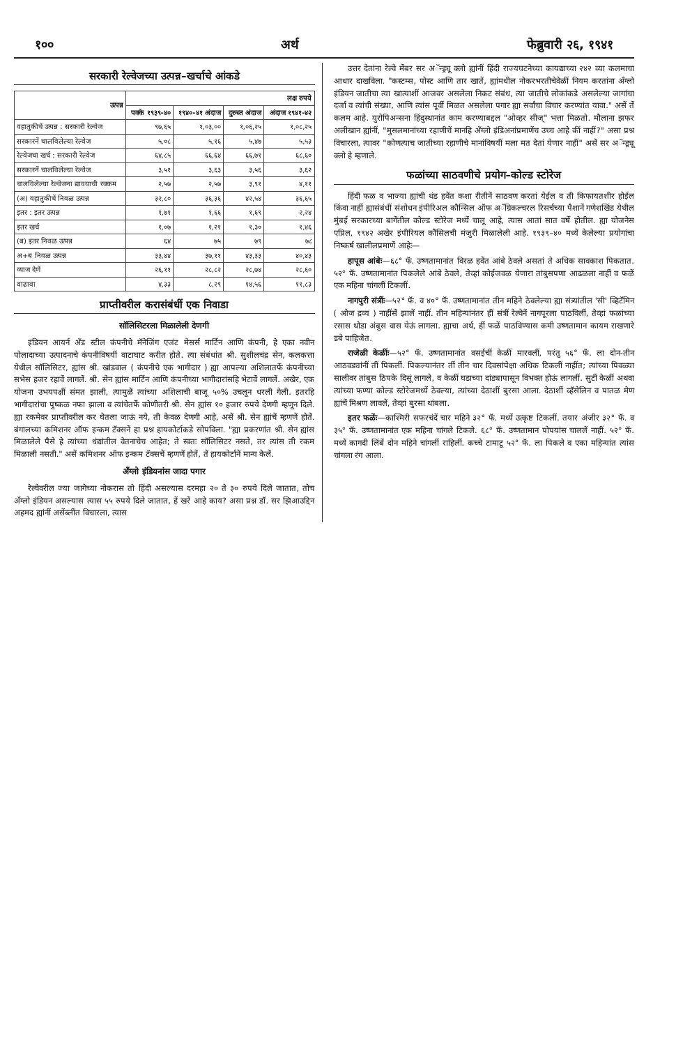१०० अर्थ फेब्रुवारी २६, १९४१
सरकारी रेल्वेजच्या उत्पन्न–खर्चाचे आंकडे
| उत्पन्न | लक्ष रुपये | | | |
| --- | --- | --- | --- | --- |
| | पक्के १९३९-४० | १९४०-४१ अंदाज | दुरुस्त अंदाज | अंदाज १९४१-४२ |
| वहातुकीचें उत्पन्न : सरकारी रेल्वेज | ९७,६५ | १,०३,०० | १,०६,२५ | १,०८,२५ |
| सरकारनें चालविलेल्या रेल्वेज | ५,०८ | ५,१६ | ५,४७ | ५,५३ |
| रेल्वेजचा खर्च : सरकारी रेल्वेज | ६४,८५ | ६६,६४ | ६६,७१ | ६८,६० |
| सरकारनें चालविलेल्या रेल्वेज | ३,५१ | ३,६३ | ३,५६ | ३,६२ |
| चालविलेल्या रेल्वेजना द्यावयाची रक्कम | २,५७ | २,५७ | ३,९१ | ४,११ |
| (अ) वहातुकीचें निवळ उत्पन्न | ३२,८० | ३६,३६ | ४२,५४ | ३६,६५ |
| इतर : इतर उत्पन्न | १,७१ | १,६६ | १,६९ | २,२४ |
| इतर खर्च | १,०७ | १,२१ | १,३० | १,४६ |
| (ब) इतर निवळ उत्पन्न | ६४ | ७५ | ७९ | ७८ |
| अ+ब निवळ उत्पन्न | ३३,४४ | ३७,११ | ४३,३३ | ४०,४३ |
| व्याज देणें | २६,११ | २८,८२ | २८,७४ | २८,६० |
| वाढावा | ४,३३ | ८,२९ | १४,५६ | ११,८३ |
प्राप्तीवरील करासंबंधीं एक निवाडा
सॉलिसिटरला मिळालेली देणगी
इंडियन आयर्न अँड स्टील कंपनीचे मॅनेजिंग एजंट मेसर्स मार्टिन आणि कंपनी, हे एका नवीन पोलादाच्या उत्पादनाचे कंपनीविषयीं वाटाघाट करीत होते. त्या संबंधांत श्री. सुशीलचंद्र सेन, कलकत्ता येथील सॉलिसिटर, ह्यांस श्री. खांडवाल ( कंपनीचे एक भागीदार ) ह्या आपल्या अशिलातर्फे कंपनीच्या सभेस हजर रहावें लागलें. श्री. सेन ह्यांस मार्टिन आणि कंपनीच्या भागीदारांसहि भेटावें लागलें. अखेर, एक योजना उभयपक्षीं संमत झाली, त्यामुळें त्यांच्या अशिलाची बाजू ५०% उचलून धरली गेली. इतरहि भागीदारांचा पुष्कळ नफा झाला व त्यांचेतर्फे कोणीतरी श्री. सेन ह्यांस १० हजार रुपये देणगी म्हणून दिले. ह्या रकमेवर प्राप्तीवरील कर घेतला जाऊं नये, ती केवळ देणगी आहे, असें श्री. सेन ह्यांचें म्हणणें होतें. बंगालच्या कमिशनर ऑफ इन्कम टॅक्सनें हा प्रश्न हायकोर्टाकडे सोपविला. "ह्या प्रकरणांत श्री. सेन ह्यांस मिळालेले पैसे हे त्यांच्या धंद्यांतील वेतनाचेच आहेत; ते स्वतः सॉलिसिटर नसते, तर त्यांस ती रकम मिळाली नसती." असें कमिशनर ऑफ इन्कम टॅक्सचें म्हणणें होतें, तें हायकोर्टानें मान्य केलें.
अँग्लो इंडियनांस जादा पगार
रेल्वेवरील ज्या जागेच्या नोकरास तो हिंदी असल्यास दरमहा २० ते ३० रुपये दिले जातात, तोच अँग्लो इंडियन असल्यास त्यास ५५ रुपये दिले जातात, हें खरें आहे काय? असा प्रश्न डॉ. सर झिआउद्दिन अहमद ह्यांनीं असेंब्लींत विचारला, त्यास
उत्तर देतांना रेल्वे मेंबर सर अॅन्ड्र्यू क्लो ह्यांनीं हिंदी राज्यघटनेच्या कायद्याच्या २४२ व्या कलमाचा आधार दाखविला. "कस्टम्स, पोस्ट आणि तार खातें, ह्यांमधील नोकरभरतीचेवेळीं नियम करतांना अँग्लो इंडियन जातीचा त्या खात्याशीं आजवर असलेला निकट संबंध, त्या जातीचे लोकांकडे असलेल्या जागांचा दर्जा व त्यांची संख्या, आणि त्यांस पूर्वी मिळत असलेला पगार ह्या सर्वांचा विचार करण्यांत यावा." असें तें कलम आहे. युरोपिअन्सना हिंदुस्थानांत काम करण्याबद्दल "ओव्हर सीज्" भत्ता मिळतो. मौलाना झफर अलीखान ह्यांनीं, "मुसलमानांच्या रहाणीचें मानहि अँग्लो इंडिअनांप्रमाणेंच उच्च आहे कीं नाहीं?" असा प्रश्न विचारला, त्यावर "कोणत्याच जातीच्या रहाणीचे मानांविषयीं मला मत देतां येणार नाहीं" असें सर अॅन्ड्र्यू क्लो हे म्हणाले.
फळांच्या साठवणीचे प्रयोग–कोल्ड स्टोरेज
हिंदी फळ व भाज्या ह्यांची थंड हवेंत कशा रीतीनें साठवण करतां येईल व ती किफायतशीर होईल किंवा नाहीं ह्यासंबंधीं संशोधन इंपीरिअल कौन्सिल ऑफ अॅग्रिकल्चरल रिसर्चच्या पैशानें गणेशखिंड येथील मुंबई सरकारच्या बागेंतील कोल्ड स्टोरेज मध्यें चालू आहे, त्यास आतां सात वर्षे होतील. ह्या योजनेस एप्रिल, १९४२ अखेर इंपीरियल कौंसिलची मंजुरी मिळालेली आहे. १९३९–४० मध्यें केलेल्या प्रयोगांचा निष्कर्ष खालीलप्रमाणें आहेः—
हापूस आंबेः—६८° फॅ. उष्णतामानांत विरळ हवेंत आंबे ठेवले असतां ते अधिक सावकाश पिकतात. ५२° फॅ. उष्णतामानांत पिकलेले आंबे ठेवले, तेव्हां कोईजवळ येणारा तांबुसपणा आढळला नाहीं व फळें एक महिना चांगलीं टिकलीं.
नागपुरी संत्रींः—५२° फॅ. व ४०° फॅ. उष्णतामानांत तीन महिने ठेवलेल्या ह्या संत्र्यांतील 'सी' व्हिटॅमिन ( ओज द्रव्य ) नाहींसें झालें नाहीं. तीन महिन्यांनंतर हीं संत्रीं रेल्वेनें नागपूरला पाठविलीं, तेव्हां फळांच्या रसास थोडा अंबुस वास येऊं लागला. ह्याचा अर्थ, हीं फळें पाठविण्यास कमी उष्णतामान कायम राखणारे डबे पाहिजेत.
राजेळी केळींः—५२° फॅ. उष्णतामानांत वसईचीं केळीं मारवलीं, परंतु ५६° फॅ. ला दोन-तीन आठवड्यांनीं तीं पिकलीं. पिकल्यानंतर तीं तीन चार दिवसांपेक्षा अधिक टिकलीं नाहींत; त्यांच्या पिवळ्या सालीवर तांबुस ठिपके दिसूं लागले, व केळीं घडाच्या दांड्यापासून विभक्त होऊं लागलीं. सुटीं केळीं अथवा त्यांच्या फण्या कोल्ड स्टोरेजमध्यें ठेवल्या, त्यांच्या देठाशीं बुरसा आला. देठाशीं व्हॅसेलिन व पातळ मेण ह्यांचें मिश्रण लावलें, तेव्हां बुरसा थांबला.
इतर फळेंः—काश्मिरी सफरचंदें चार महिने ३२° फॅ. मध्यें उत्कृष्ट टिकलीं. तयार अंजीर ३२° फॅ. व ३५° फॅ. उष्णतामानांत एक महिना चांगले टिकले. ६८° फॅ. उष्णतामान पोपयांस चाललें नाहीं. ५२° फॅ. मध्यें कागदी लिंबें दोन महिने चांगलीं राहिलीं. कच्चे टामाटू ५२° फॅ. ला पिकले व एका महिन्यांत त्यांस चांगला रंग आला.